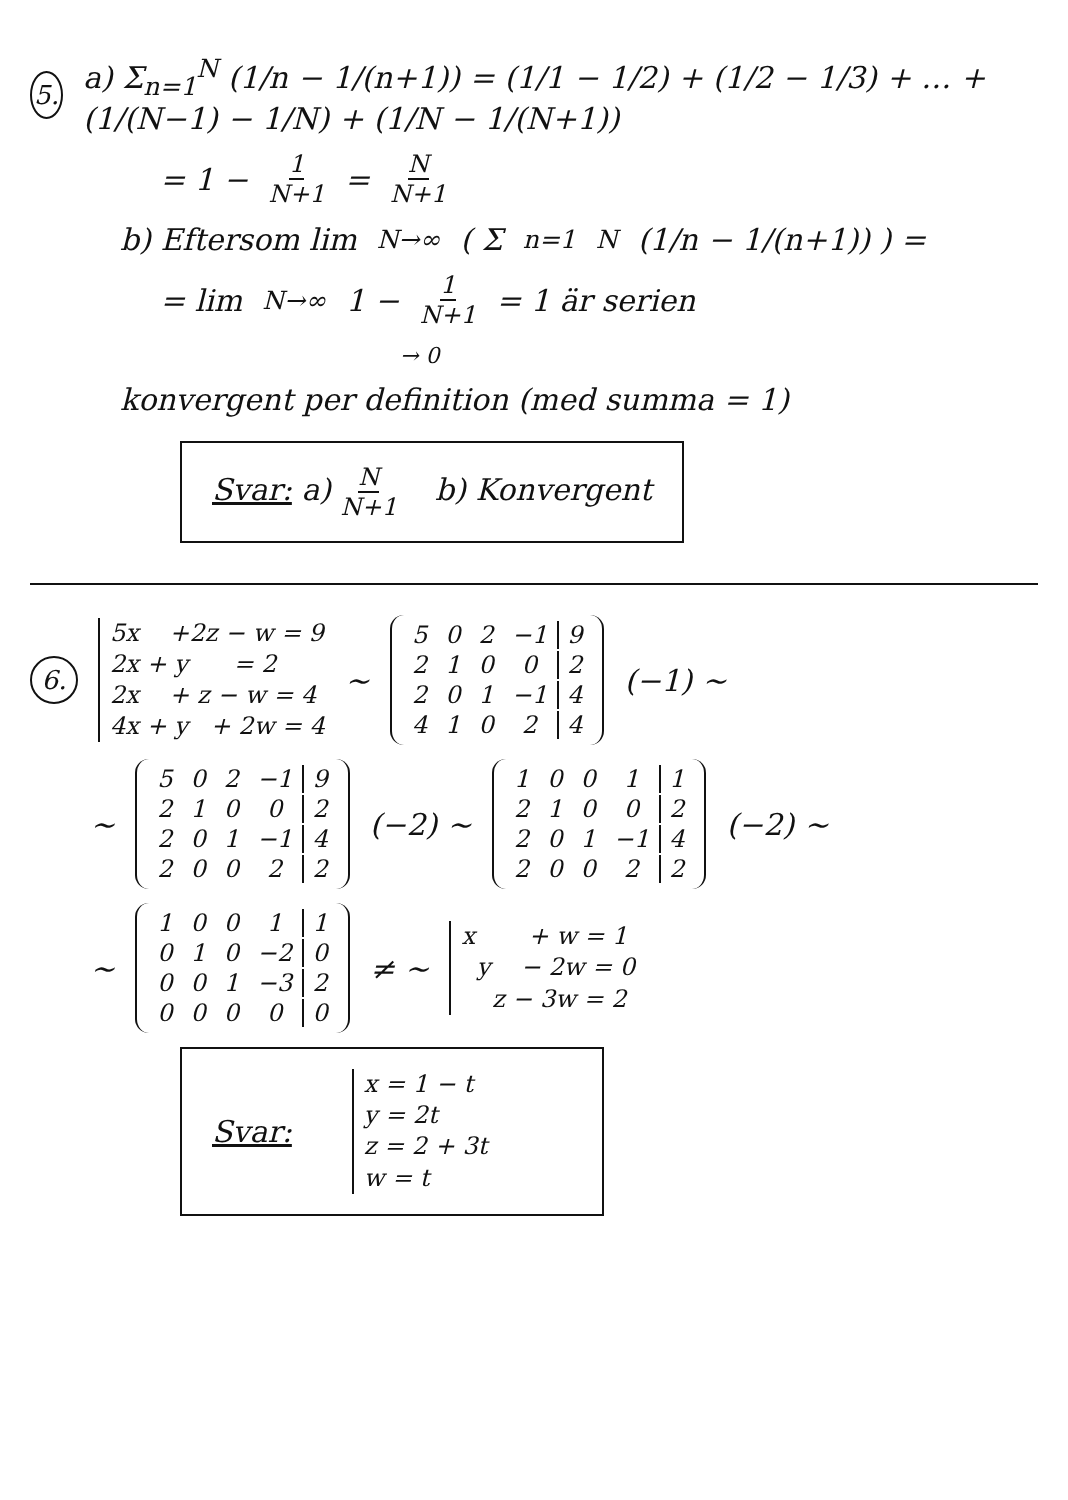5.
a) Σ<sub>n=1</sub><sup>N</sup> (1/n − 1/(n+1)) = (1/1 − 1/2) + (1/2 − 1/3) + … + (1/(N−1) − 1/N) + (1/N − 1/(N+1))
= 1 − 1 N+1 = N N+1
b) Eftersom lim<sub>N→∞</sub> ( Σ<sub>n=1</sub><sup>N</sup> (1/n − 1/(n+1)) ) =
= lim<sub>N→∞</sub> 1 − 1 N+1 = 1 är serien
→ 0
konvergent per definition (med summa = 1)
Svar: a) N N+1 b) Konvergent
6.
5x +2z − w = 9
2x + y = 2
2x + z − w = 4
4x + y + 2w = 4
~
| 5 | 0 | 2 | −1 | 9 |
| 2 | 1 | 0 | 0 | 2 |
| 2 | 0 | 1 | −1 | 4 |
| 4 | 1 | 0 | 2 | 4 |
(−1) ~
~
| 5 | 0 | 2 | −1 | 9 |
| 2 | 1 | 0 | 0 | 2 |
| 2 | 0 | 1 | −1 | 4 |
| 2 | 0 | 0 | 2 | 2 |
(−2) ~
| 1 | 0 | 0 | 1 | 1 |
| 2 | 1 | 0 | 0 | 2 |
| 2 | 0 | 1 | −1 | 4 |
| 2 | 0 | 0 | 2 | 2 |
(−2) ~
~
| 1 | 0 | 0 | 1 | 1 |
| 0 | 1 | 0 | −2 | 0 |
| 0 | 0 | 1 | −3 | 2 |
| 0 | 0 | 0 | 0 | 0 |
≠ ~
x + w = 1
y − 2w = 0
z − 3w = 2
Svar:
x = 1 − t
y = 2t
z = 2 + 3t
w = t